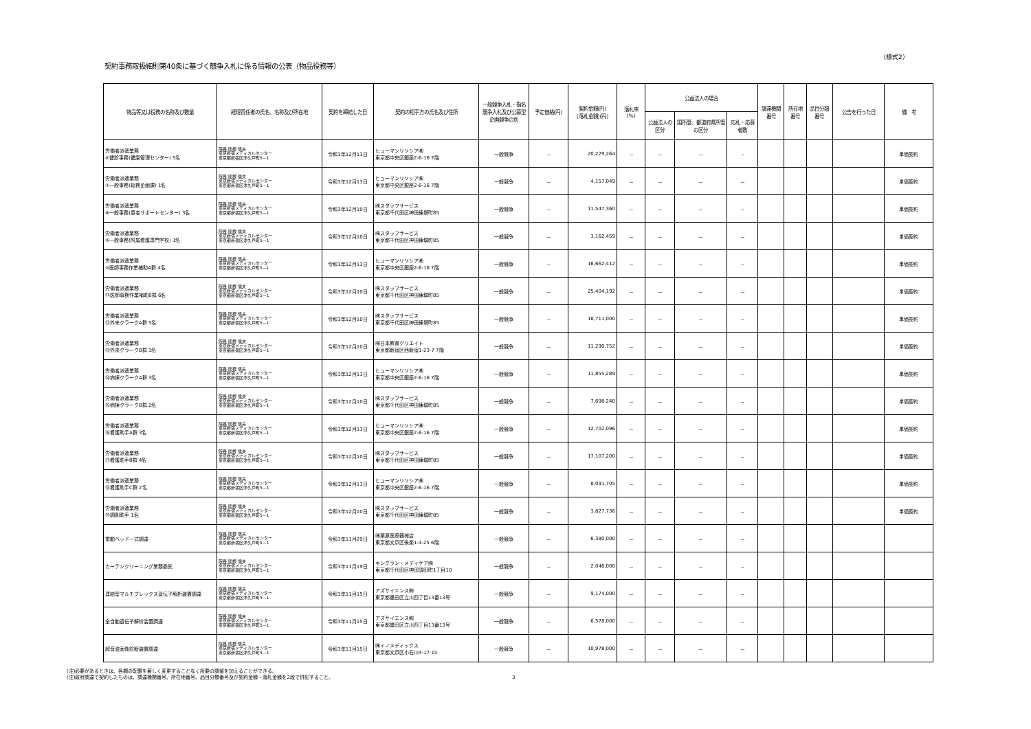（様式2）
契約事務取扱細則第40条に基づく競争入札に係る情報の公表（物品役務等）
| 物品等又は役務の名称及び数量 | 経理責任者の氏名、名称及び所在地 | 契約を締結した日 | 契約の相手方の氏名及び住所 | 一般競争入札・指名競争入札及び公募型企画競争の別 | 予定価格(円) | 契約金額(円) (落札金額)(円) | 落札率 (%) | 公益法人の場合 | | | 調達機関番号 | 所在地番号 | 品目分類番号 | 公告を行った日 | 備 考 |
| --- | --- | --- | --- | --- | --- | --- | --- | --- | --- | --- | --- | --- | --- | --- | --- |
| | | | | | | | | 公益法人の区分 | 国所管、都道府県所管の区分 | 応札・応募者数 | | | | | |
| 労働者派遣業務 ⑥健診事務(健康管理センター) 5名 | 院長 関根 信夫 東京新宿メディカルセンター 東京都新宿区津久戸町5－1 | 令和3年12月13日 | ヒューマンリソシア㈱ 東京都中央区銀座2-6-16 7階 | 一般競争 | － | 20,229,264 | － | － | － | － | | | | | 単価契約 |
| 労働者派遣業務 ⑦一般事務(総務企画課) 1名 | 院長 関根 信夫 東京新宿メディカルセンター 東京都新宿区津久戸町5－1 | 令和3年12月13日 | ヒューマンリソシア㈱ 東京都中央区銀座2-6-16 7階 | 一般競争 | － | 4,157,049 | － | － | － | － | | | | | 単価契約 |
| 労働者派遣業務 ⑧一般事務(患者サポートセンター) 3名 | 院長 関根 信夫 東京新宿メディカルセンター 東京都新宿区津久戸町5－1 | 令和3年12月10日 | ㈱スタッフサービス 東京都千代田区神田練塀町85 | 一般競争 | － | 11,547,360 | － | － | － | － | | | | | 単価契約 |
| 労働者派遣業務 ⑨一般事務(附属看護専門学校) 1名 | 院長 関根 信夫 東京新宿メディカルセンター 東京都新宿区津久戸町5－1 | 令和3年12月10日 | ㈱スタッフサービス 東京都千代田区神田練塀町85 | 一般競争 | － | 3,162,459 | － | － | － | － | | | | | 単価契約 |
| 労働者派遣業務 ⑩医師事務作業補助A群 4名 | 院長 関根 信夫 東京新宿メディカルセンター 東京都新宿区津久戸町5－1 | 令和3年12月13日 | ヒューマンリソシア㈱ 東京都中央区銀座2-6-16 7階 | 一般競争 | － | 16,662,412 | － | － | － | － | | | | | 単価契約 |
| 労働者派遣業務 ⑪医師事務作業補助B群 6名 | 院長 関根 信夫 東京新宿メディカルセンター 東京都新宿区津久戸町5－1 | 令和3年12月10日 | ㈱スタッフサービス 東京都千代田区神田練塀町85 | 一般競争 | － | 25,404,192 | － | － | － | － | | | | | 単価契約 |
| 労働者派遣業務 ⑫外来クラークA群 5名 | 院長 関根 信夫 東京新宿メディカルセンター 東京都新宿区津久戸町5－1 | 令和3年12月10日 | ㈱スタッフサービス 東京都千代田区神田練塀町85 | 一般競争 | － | 18,711,000 | － | － | － | － | | | | | 単価契約 |
| 労働者派遣業務 ⑬外来クラークB群 3名 | 院長 関根 信夫 東京新宿メディカルセンター 東京都新宿区津久戸町5－1 | 令和3年12月10日 | ㈱日本教育クリエイト 東京都新宿区西新宿1-23-7 7階 | 一般競争 | － | 11,290,752 | － | － | － | － | | | | | 単価契約 |
| 労働者派遣業務 ⑭病棟クラークA群 3名 | 院長 関根 信夫 東京新宿メディカルセンター 東京都新宿区津久戸町5－1 | 令和3年12月13日 | ヒューマンリソシア㈱ 東京都中央区銀座2-6-16 7階 | 一般競争 | － | 11,855,289 | － | － | － | － | | | | | 単価契約 |
| 労働者派遣業務 ⑮病棟クラークB群 2名 | 院長 関根 信夫 東京新宿メディカルセンター 東京都新宿区津久戸町5－1 | 令和3年12月10日 | ㈱スタッフサービス 東京都千代田区神田練塀町85 | 一般競争 | － | 7,698,240 | － | － | － | － | | | | | 単価契約 |
| 労働者派遣業務 ⑯看護助手A群 3名 | 院長 関根 信夫 東京新宿メディカルセンター 東京都新宿区津久戸町5－1 | 令和3年12月13日 | ヒューマンリソシア㈱ 東京都中央区銀座2-6-16 7階 | 一般競争 | － | 12,702,096 | － | － | － | － | | | | | 単価契約 |
| 労働者派遣業務 ⑰看護助手B群 4名 | 院長 関根 信夫 東京新宿メディカルセンター 東京都新宿区津久戸町5－1 | 令和3年12月10日 | ㈱スタッフサービス 東京都千代田区神田練塀町85 | 一般競争 | － | 17,107,200 | － | － | － | － | | | | | 単価契約 |
| 労働者派遣業務 ⑱看護助手C群 2名 | 院長 関根 信夫 東京新宿メディカルセンター 東京都新宿区津久戸町5－1 | 令和3年12月13日 | ヒューマンリソシア㈱ 東京都中央区銀座2-6-16 7階 | 一般競争 | － | 8,091,705 | － | － | － | － | | | | | 単価契約 |
| 労働者派遣業務 ⑲調剤助手 1名 | 院長 関根 信夫 東京新宿メディカルセンター 東京都新宿区津久戸町5－1 | 令和3年12月10日 | ㈱スタッフサービス 東京都千代田区神田練塀町85 | 一般競争 | － | 3,827,736 | － | － | － | － | | | | | 単価契約 |
| 電動ベッド一式調達 | 院長 関根 信夫 東京新宿メディカルセンター 東京都新宿区津久戸町5－1 | 令和3年11月29日 | ㈱栗原医療器械店 東京都文京区後楽1-4-25 6階 | 一般競争 | － | 6,380,000 | － | － | － | － | | | | | |
| カーテンクリーニング業務委託 | 院長 関根 信夫 東京新宿メディカルセンター 東京都新宿区津久戸町5－1 | 令和3年11月19日 | キングラン・メディケア㈱ 東京都千代田区神田須田町1丁目10 | 一般競争 | － | 2,046,000 | － | － | － | － | | | | | |
| 連結型マルチプレックス遺伝子解析装置調達 | 院長 関根 信夫 東京新宿メディカルセンター 東京都新宿区津久戸町5－1 | 令和3年11月15日 | アズサイエンス㈱ 東京都墨田区立川四丁目13番13号 | 一般競争 | － | 9,174,000 | － | － | － | － | | | | | |
| 全自動遺伝子解析装置調達 | 院長 関根 信夫 東京新宿メディカルセンター 東京都新宿区津久戸町5－1 | 令和3年11月15日 | アズサイエンス㈱ 東京都墨田区立川四丁目13番13号 | 一般競争 | － | 6,578,000 | － | － | － | － | | | | | |
| 超音波画像診断装置調達 | 院長 関根 信夫 東京新宿メディカルセンター 東京都新宿区津久戸町5－1 | 令和3年11月15日 | ㈱イノメディックス 東京都文京区小石川4-17-15 | 一般競争 | － | 10,978,000 | － | － | － | － | | | | | |
(注)必要があるときは、各欄の配置を著しく変更することなく所要の調整を加えることができる。
(注)政府調達で契約したものは、調達機関番号、所在地番号、品目分類番号及び契約金額・落札金額を2段で併記すること。
3